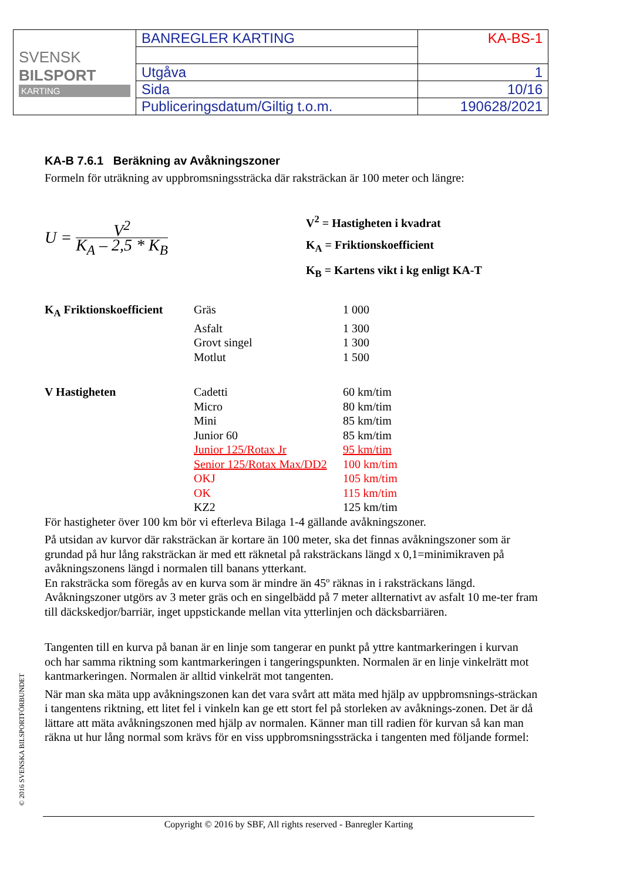| SVENSK BILSPORT KARTING | BANREGLER KARTING | KA-BS-1 |
| | Utgåva | 1 |
| | Sida | 10/16 |
| | Publiceringsdatum/Giltig t.o.m. | 190628/2021 |
KA-B 7.6.1 Beräkning av Avåkningszoner
Formeln för uträkning av uppbromsningssträcka där raksträckan är 100 meter och längre:
U = V<sup>2</sup> K<sub>A</sub> – 2,5 * K<sub>B</sub>
V<sup>2</sup> = Hastigheten i kvadrat
K<sub>A</sub> = Friktionskoefficient
K<sub>B</sub> = Kartens vikt i kg enligt KA-T
| K<sub>A</sub> Friktionskoefficient | Gräs | 1 000 |
| | Asfalt | 1 300 |
| | Grovt singel | 1 300 |
| | Motlut | 1 500 |
| V Hastigheten | Cadetti | 60 km/tim |
| | Micro | 80 km/tim |
| | Mini | 85 km/tim |
| | Junior 60 | 85 km/tim |
| | Junior 125/Rotax Jr | 95 km/tim |
| | Senior 125/Rotax Max/DD2 | 100 km/tim |
| | OKJ | 105 km/tim |
| | OK | 115 km/tim |
| | KZ2 | 125 km/tim |
För hastigheter över 100 km bör vi efterleva Bilaga 1-4 gällande avåkningszoner.
På utsidan av kurvor där raksträckan är kortare än 100 meter, ska det finnas avåkningszoner som är grundad på hur lång raksträckan är med ett räknetal på raksträckans längd x 0,1=minimikraven på avåkningszonens längd i normalen till banans ytterkant.
En raksträcka som föregås av en kurva som är mindre än 45º räknas in i raksträckans längd.
Avåkningszoner utgörs av 3 meter gräs och en singelbädd på 7 meter allternativt av asfalt 10 me-ter fram till däckskedjor/barriär, inget uppstickande mellan vita ytterlinjen och däcksbarriären.
Tangenten till en kurva på banan är en linje som tangerar en punkt på yttre kantmarkeringen i kurvan och har samma riktning som kantmarkeringen i tangeringspunkten. Normalen är en linje vinkelrätt mot kantmarkeringen. Normalen är alltid vinkelrät mot tangenten.
När man ska mäta upp avåkningszonen kan det vara svårt att mäta med hjälp av uppbromsnings-sträckan i tangentens riktning, ett litet fel i vinkeln kan ge ett stort fel på storleken av avåknings-zonen. Det är då lättare att mäta avåkningszonen med hjälp av normalen. Känner man till radien för kurvan så kan man räkna ut hur lång normal som krävs för en viss uppbromsningssträcka i tangenten med följande formel:
© 2016 SVENSKA BILSPORTFÖRBUNDET
Copyright © 2016 by SBF, All rights reserved - Banregler Karting